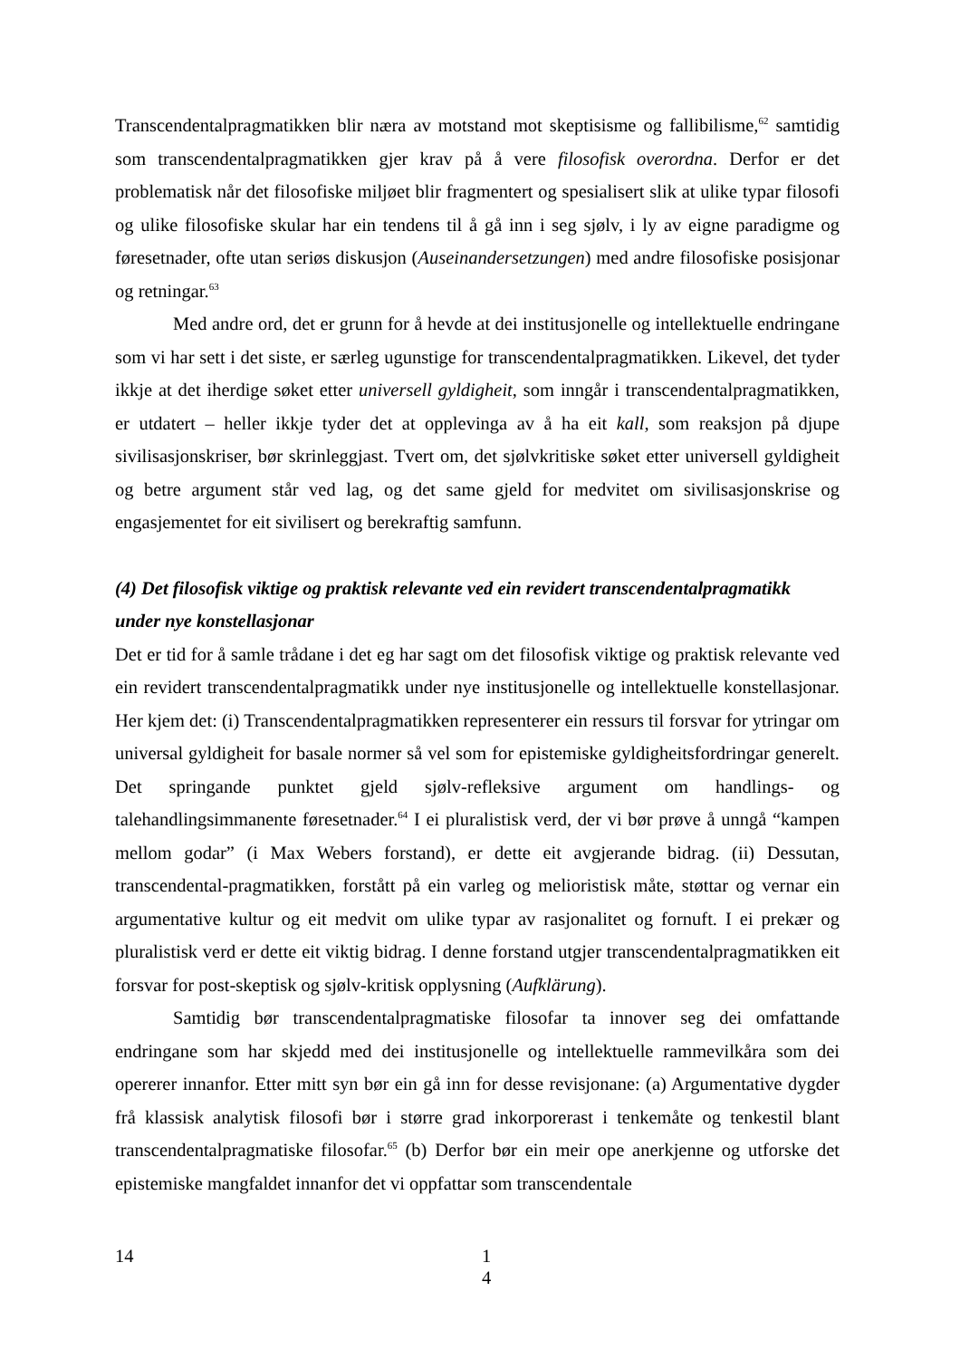Transcendentalpragmatikken blir næra av motstand mot skeptisisme og fallibilisme,<sup>62</sup> samtidig som transcendentalpragmatikken gjer krav på å vere filosofisk overordna. Derfor er det problematisk når det filosofiske miljøet blir fragmentert og spesialisert slik at ulike typar filosofi og ulike filosofiske skular har ein tendens til å gå inn i seg sjølv, i ly av eigne paradigme og føresetnader, ofte utan seriøs diskusjon (Auseinandersetzungen) med andre filosofiske posisjonar og retningar.<sup>63</sup>
Med andre ord, det er grunn for å hevde at dei institusjonelle og intellektuelle endringane som vi har sett i det siste, er særleg ugunstige for transcendentalpragmatikken. Likevel, det tyder ikkje at det iherdige søket etter universell gyldigheit, som inngår i transcendentalpragmatikken, er utdatert – heller ikkje tyder det at opplevinga av å ha eit kall, som reaksjon på djupe sivilisasjonskriser, bør skrinleggjast. Tvert om, det sjølvkritiske søket etter universell gyldigheit og betre argument står ved lag, og det same gjeld for medvitet om sivilisasjonskrise og engasjementet for eit sivilisert og berekraftig samfunn.
(4) Det filosofisk viktige og praktisk relevante ved ein revidert transcendentalpragmatikk under nye konstellasjonar
Det er tid for å samle trådane i det eg har sagt om det filosofisk viktige og praktisk relevante ved ein revidert transcendentalpragmatikk under nye institusjonelle og intellektuelle konstellasjonar. Her kjem det: (i) Transcendentalpragmatikken representerer ein ressurs til forsvar for ytringar om universal gyldigheit for basale normer så vel som for epistemiske gyldigheitsfordringar generelt. Det springande punktet gjeld sjølv-refleksive argument om handlings- og talehandlingsimmanente føresetnader.<sup>64</sup> I ei pluralistisk verd, der vi bør prøve å unngå “kampen mellom godar” (i Max Webers forstand), er dette eit avgjerande bidrag. (ii) Dessutan, transcendental-pragmatikken, forstått på ein varleg og melioristisk måte, støttar og vernar ein argumentative kultur og eit medvit om ulike typar av rasjonalitet og fornuft. I ei prekær og pluralistisk verd er dette eit viktig bidrag. I denne forstand utgjer transcendentalpragmatikken eit forsvar for post-skeptisk og sjølv-kritisk opplysning (Aufklärung).
Samtidig bør transcendentalpragmatiske filosofar ta innover seg dei omfattande endringane som har skjedd med dei institusjonelle og intellektuelle rammevilkåra som dei opererer innanfor. Etter mitt syn bør ein gå inn for desse revisjonane: (a) Argumentative dygder frå klassisk analytisk filosofi bør i større grad inkorporerast i tenkemåte og tenkestil blant transcendentalpragmatiske filosofar.<sup>65</sup> (b) Derfor bør ein meir ope anerkjenne og utforske det epistemiske mangfaldet innanfor det vi oppfattar som transcendentale
14 1
4